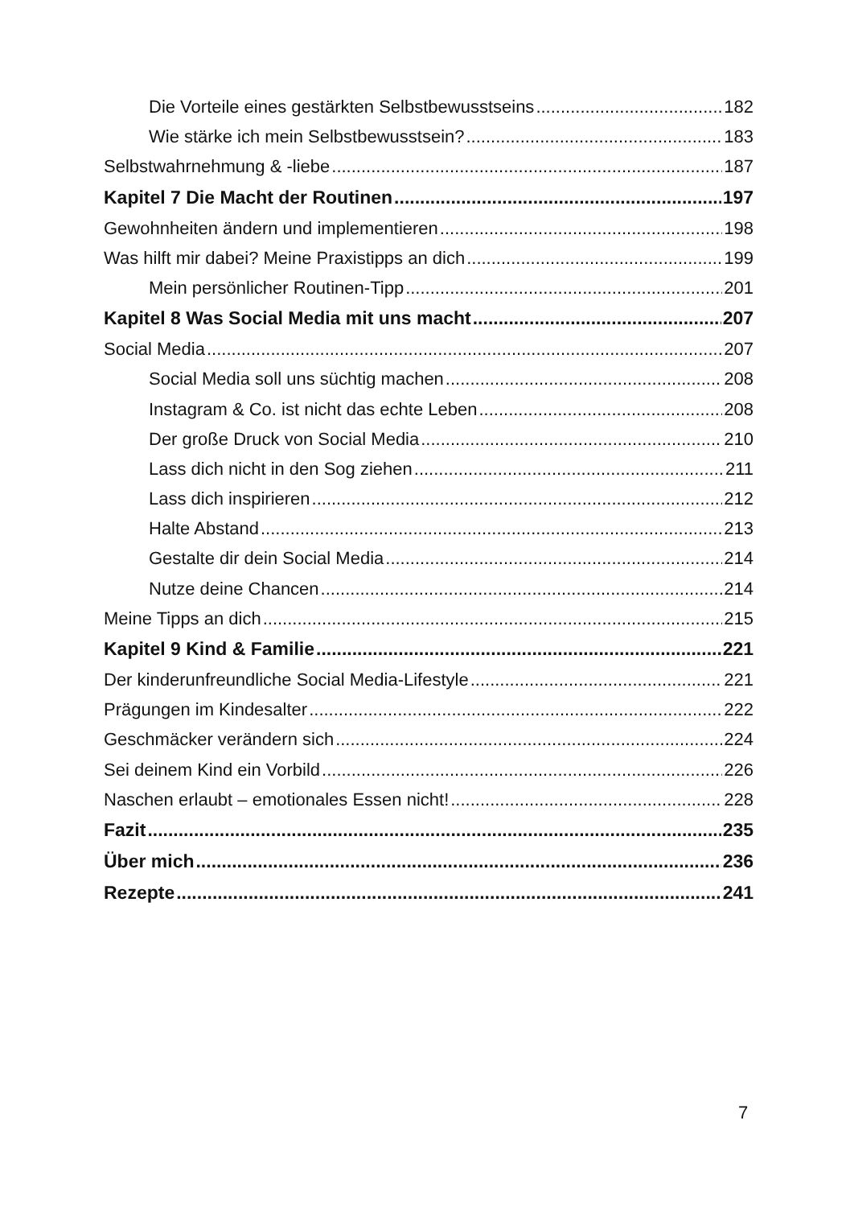Die Vorteile eines gestärkten Selbstbewusstseins 182
Wie stärke ich mein Selbstbewusstsein? 183
Selbstwahrnehmung & -liebe 187
Kapitel 7 Die Macht der Routinen 197
Gewohnheiten ändern und implementieren 198
Was hilft mir dabei? Meine Praxistipps an dich 199
Mein persönlicher Routinen-Tipp 201
Kapitel 8 Was Social Media mit uns macht 207
Social Media 207
Social Media soll uns süchtig machen 208
Instagram & Co. ist nicht das echte Leben 208
Der große Druck von Social Media 210
Lass dich nicht in den Sog ziehen 211
Lass dich inspirieren 212
Halte Abstand 213
Gestalte dir dein Social Media 214
Nutze deine Chancen 214
Meine Tipps an dich 215
Kapitel 9 Kind & Familie 221
Der kinderunfreundliche Social Media-Lifestyle 221
Prägungen im Kindesalter 222
Geschmäcker verändern sich 224
Sei deinem Kind ein Vorbild 226
Naschen erlaubt – emotionales Essen nicht! 228
Fazit 235
Über mich 236
Rezepte 241
7